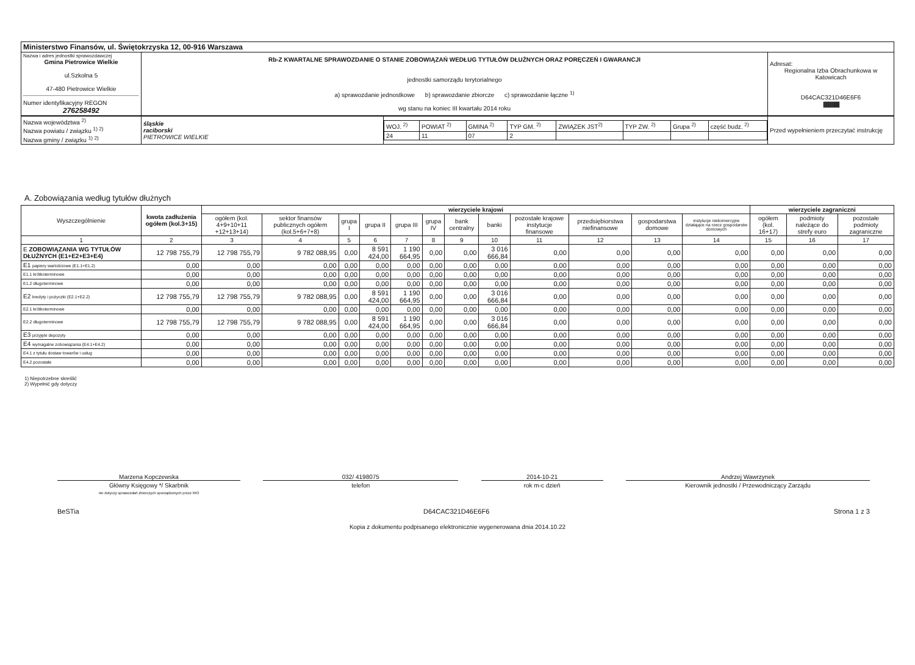| Ministerstwo Finansów, ul. Świętokrzyska 12, 00-916 Warszawa | | |
| Nazwa i adres jednostki sprawozdawczej Gmina Pietrowice Wielkie ul.Szkolna 5 47-480 Pietrowice Wielkie Numer identyfikacyjny REGON 276258492 | Rb-Z KWARTALNE SPRAWOZDANIE O STANIE ZOBOWIĄZAŃ WEDŁUG TYTUŁÓW DŁUŻNYCH ORAZ PORĘCZEŃ I GWARANCJI jednostki samorządu terytorialnego a) sprawozdanie jednostkowe b) sprawozdanie zbiorcze c) sprawozdanie łączne <sup>1)</sup> wg stanu na koniec III kwartału 2014 roku | Adresat: Regionalna Izba Obrachunkowa w Katowicach D64CAC321D46E6F6 //////////////////////////////////////////// |
| Nazwa województwa <sup>2)</sup> Nazwa powiatu / związku <sup>1) 2)</sup> Nazwa gminy / związku <sup>1) 2)</sup> | śląskie raciborski PIETROWICE WIELKIE | / WOJ. <sup>2)</sup> / POWIAT <sup>2)</sup> / GMINA <sup>2)</sup> / TYP GM. <sup>2)</sup> / ZWIĄZEK JST<sup>2)</sup> / TYP ZW. <sup>2)</sup> / Grupa <sup>2)</sup> / część budz. <sup>2)</sup> / / 24 / 11 / 07 / 2 / / / / / | Przed wypełnieniem przeczytać instrukcję |
A. Zobowiązania według tytułów dłużnych
| Wyszczególnienie | kwota zadłużenia ogółem (kol.3+15) | wierzyciele krajowi | | | | | | | | | | | | wierzyciele zagraniczni | | |
| --- | --- | --- | --- | --- | --- | --- | --- | --- | --- | --- | --- | --- | --- | --- | --- | --- |
| | | ogółem (kol. 4+9+10+11 +12+13+14) | sektor finansów publicznych ogółem (kol.5+6+7+8) | grupa I | grupa II | grupa III | grupa IV | bank centralny | banki | pozostałe krajowe instytucje finansowe | przedsiębiorstwa niefinansowe | gospodarstwa domowe | instytucje niekomercyjne działające na rzecz gospodarstw domowych | ogółem (kol. 16+17) | podmioty należące do strefy euro | pozostałe podmioty zagraniczne |
| 1 | 2 | 3 | 4 | 5 | 6 | 7 | 8 | 9 | 10 | 11 | 12 | 13 | 14 | 15 | 16 | 17 |
| E ZOBOWIĄZANIA WG TYTUŁÓW DŁUŻNYCH (E1+E2+E3+E4) | 12 798 755,79 | 12 798 755,79 | 9 782 088,95 | 0,00 | 8 591 424,00 | 1 190 664,95 | 0,00 | 0,00 | 3 016 666,84 | 0,00 | 0,00 | 0,00 | 0,00 | 0,00 | 0,00 | 0,00 |
| E1 papiery wartościowe (E1.1+E1.2) | 0,00 | 0,00 | 0,00 | 0,00 | 0,00 | 0,00 | 0,00 | 0,00 | 0,00 | 0,00 | 0,00 | 0,00 | 0,00 | 0,00 | 0,00 | 0,00 |
| E1.1 krótkoterminowe | 0,00 | 0,00 | 0,00 | 0,00 | 0,00 | 0,00 | 0,00 | 0,00 | 0,00 | 0,00 | 0,00 | 0,00 | 0,00 | 0,00 | 0,00 | 0,00 |
| E1.2 długoterminowe | 0,00 | 0,00 | 0,00 | 0,00 | 0,00 | 0,00 | 0,00 | 0,00 | 0,00 | 0,00 | 0,00 | 0,00 | 0,00 | 0,00 | 0,00 | 0,00 |
| E2 kredyty i pożyczki (E2.1+E2.2) | 12 798 755,79 | 12 798 755,79 | 9 782 088,95 | 0,00 | 8 591 424,00 | 1 190 664,95 | 0,00 | 0,00 | 3 016 666,84 | 0,00 | 0,00 | 0,00 | 0,00 | 0,00 | 0,00 | 0,00 |
| E2.1 krótkoterminowe | 0,00 | 0,00 | 0,00 | 0,00 | 0,00 | 0,00 | 0,00 | 0,00 | 0,00 | 0,00 | 0,00 | 0,00 | 0,00 | 0,00 | 0,00 | 0,00 |
| E2.2 długoterminowe | 12 798 755,79 | 12 798 755,79 | 9 782 088,95 | 0,00 | 8 591 424,00 | 1 190 664,95 | 0,00 | 0,00 | 3 016 666,84 | 0,00 | 0,00 | 0,00 | 0,00 | 0,00 | 0,00 | 0,00 |
| E3 przyjęte depozyty | 0,00 | 0,00 | 0,00 | 0,00 | 0,00 | 0,00 | 0,00 | 0,00 | 0,00 | 0,00 | 0,00 | 0,00 | 0,00 | 0,00 | 0,00 | 0,00 |
| E4 wymagalne zobowiązania (E4.1+E4.2) | 0,00 | 0,00 | 0,00 | 0,00 | 0,00 | 0,00 | 0,00 | 0,00 | 0,00 | 0,00 | 0,00 | 0,00 | 0,00 | 0,00 | 0,00 | 0,00 |
| E4.1 z tytułu dostaw towarów i usług | 0,00 | 0,00 | 0,00 | 0,00 | 0,00 | 0,00 | 0,00 | 0,00 | 0,00 | 0,00 | 0,00 | 0,00 | 0,00 | 0,00 | 0,00 | 0,00 |
| E4.2 pozostałe | 0,00 | 0,00 | 0,00 | 0,00 | 0,00 | 0,00 | 0,00 | 0,00 | 0,00 | 0,00 | 0,00 | 0,00 | 0,00 | 0,00 | 0,00 | 0,00 |
1) Niepotrzebne skreślić
2) Wypełnić gdy dotyczy
Marzena Kopczewska
Główny Księgowy */ Skarbnik
nie dotyczy sprawozdań zbiorczych sporządzonych przez RIO
032/ 4198075
telefon
2014-10-21
rok m-c dzień
Andrzej Wawrzynek
Kierownik jednostki / Przewodniczący Zarządu
BeSTia D64CAC321D46E6F6 Strona 1 z 3
Kopia z dokumentu podpisanego elektronicznie wygenerowana dnia 2014.10.22